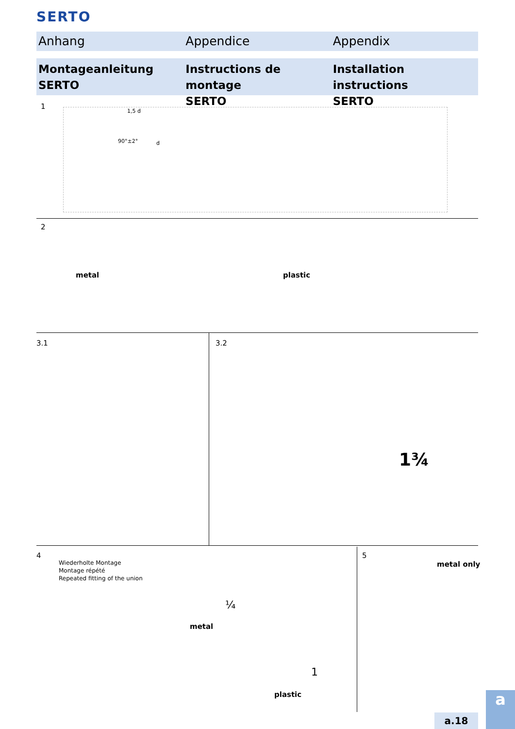SERTO
Anhang Appendice Appendix
Montageanleitung
SERTO
Instructions de montage
SERTO
Installation instructions
SERTO
1
1,5 d
90°±2° d
2
metal plastic
3.1 3.2
1¾
4
Wiederholte Montage
Montage répété
Repeated fitting of the union
¼
metal
1
plastic
5
metal only
a
a.18